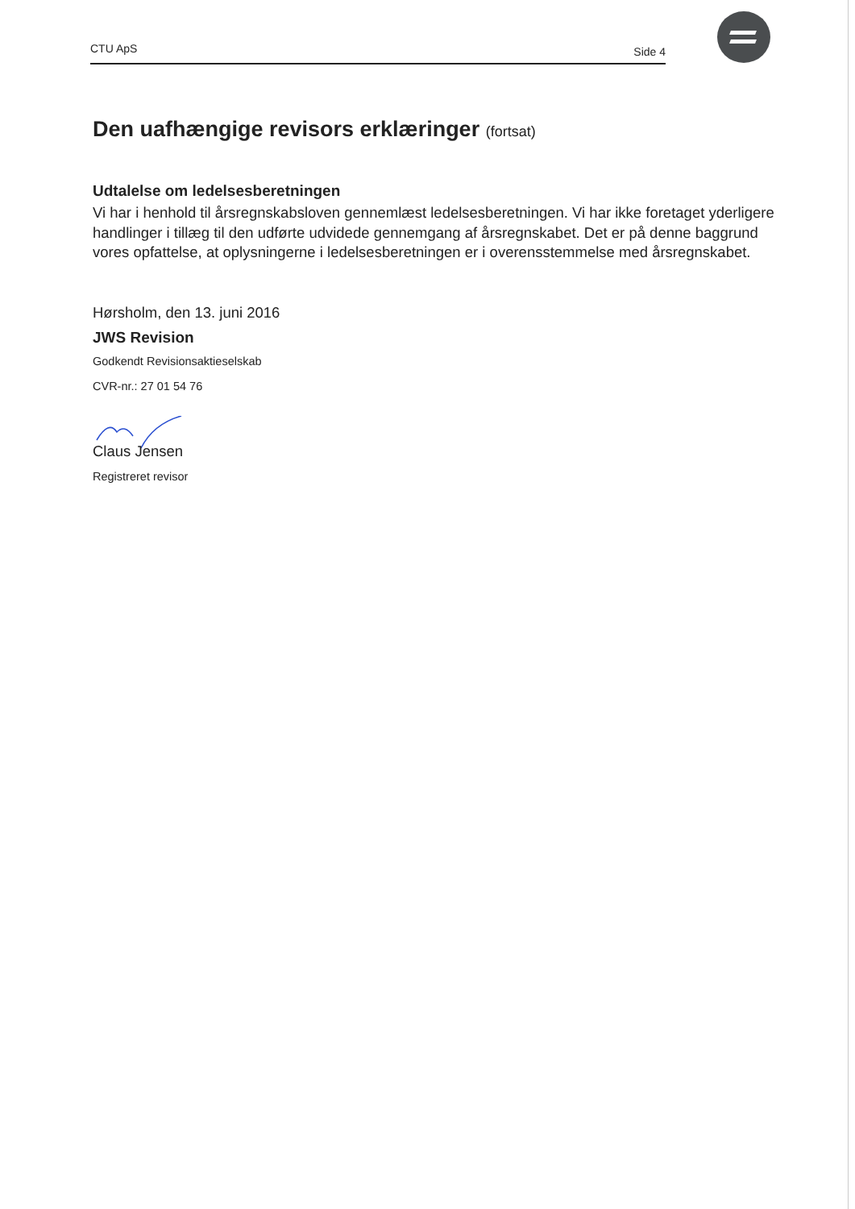CTU ApS Side 4
Den uafhængige revisors erklæringer (fortsat)
Udtalelse om ledelsesberetningen
Vi har i henhold til årsregnskabsloven gennemlæst ledelsesberetningen. Vi har ikke foretaget yderligere handlinger i tillæg til den udførte udvidede gennemgang af årsregnskabet. Det er på denne baggrund vores opfattelse, at oplysningerne i ledelsesberetningen er i overensstemmelse med årsregnskabet.
Hørsholm, den 13. juni 2016
JWS Revision
Godkendt Revisionsaktieselskab
CVR-nr.: 27 01 54 76
Claus Jensen
Registreret revisor